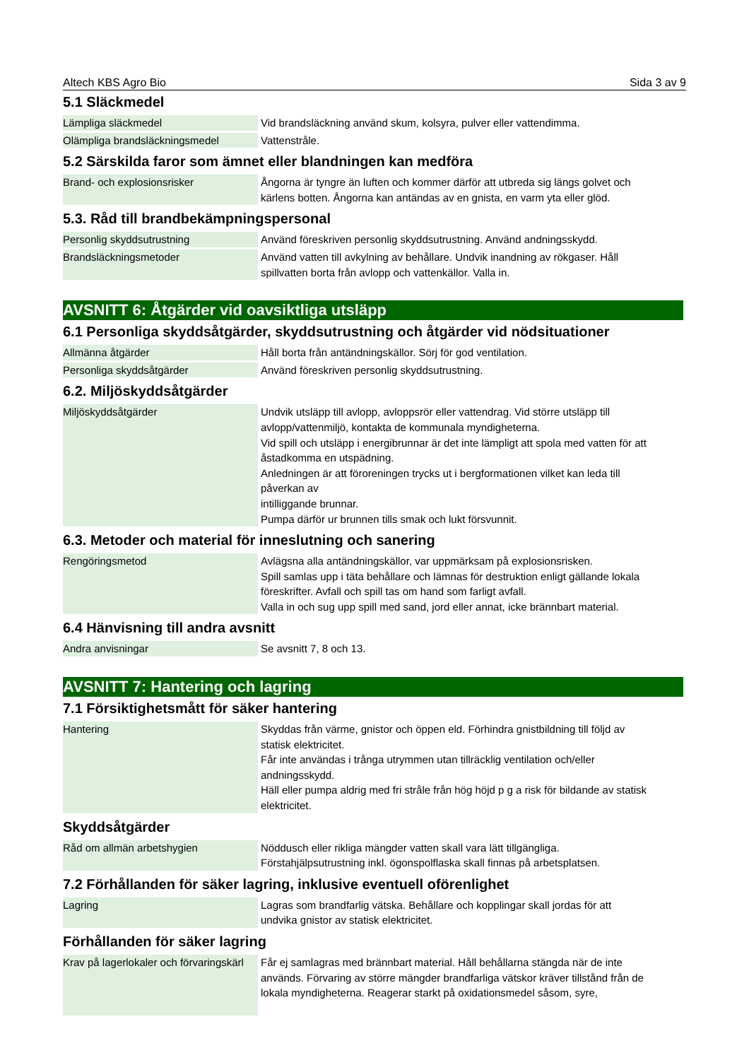Altech KBS Agro Bio Sida 3 av 9
5.1 Släckmedel
| Lämpliga släckmedel | Vid brandsläckning använd skum, kolsyra, pulver eller vattendimma. |
| Olämpliga brandsläckningsmedel | Vattenstråle. |
5.2 Särskilda faror som ämnet eller blandningen kan medföra
| Brand- och explosionsrisker | Ångorna är tyngre än luften och kommer därför att utbreda sig längs golvet och kärlens botten. Ångorna kan antändas av en gnista, en varm yta eller glöd. |
5.3. Råd till brandbekämpningspersonal
| Personlig skyddsutrustning | Använd föreskriven personlig skyddsutrustning. Använd andningsskydd. |
| Brandsläckningsmetoder | Använd vatten till avkylning av behållare. Undvik inandning av rökgaser. Håll spillvatten borta från avlopp och vattenkällor. Valla in. |
AVSNITT 6: Åtgärder vid oavsiktliga utsläpp
6.1 Personliga skyddsåtgärder, skyddsutrustning och åtgärder vid nödsituationer
| Allmänna åtgärder | Håll borta från antändningskällor. Sörj för god ventilation. |
| Personliga skyddsåtgärder | Använd föreskriven personlig skyddsutrustning. |
6.2. Miljöskyddsåtgärder
| Miljöskyddsåtgärder | Undvik utsläpp till avlopp, avloppsrör eller vattendrag. Vid större utsläpp till avlopp/vattenmiljö, kontakta de kommunala myndigheterna. Vid spill och utsläpp i energibrunnar är det inte lämpligt att spola med vatten för att åstadkomma en utspädning. Anledningen är att föroreningen trycks ut i bergformationen vilket kan leda till påverkan av intilliggande brunnar. Pumpa därför ur brunnen tills smak och lukt försvunnit. |
6.3. Metoder och material för inneslutning och sanering
| Rengöringsmetod | Avlägsna alla antändningskällor, var uppmärksam på explosionsrisken. Spill samlas upp i täta behållare och lämnas för destruktion enligt gällande lokala föreskrifter. Avfall och spill tas om hand som farligt avfall. Valla in och sug upp spill med sand, jord eller annat, icke brännbart material. |
6.4 Hänvisning till andra avsnitt
| Andra anvisningar | Se avsnitt 7, 8 och 13. |
AVSNITT 7: Hantering och lagring
7.1 Försiktighetsmått för säker hantering
| Hantering | Skyddas från värme, gnistor och öppen eld. Förhindra gnistbildning till följd av statisk elektricitet. Får inte användas i trånga utrymmen utan tillräcklig ventilation och/eller andningsskydd. Häll eller pumpa aldrig med fri stråle från hög höjd p g a risk för bildande av statisk elektricitet. |
Skyddsåtgärder
| Råd om allmän arbetshygien | Nöddusch eller rikliga mängder vatten skall vara lätt tillgängliga. Förstahjälpsutrustning inkl. ögonspolflaska skall finnas på arbetsplatsen. |
7.2 Förhållanden för säker lagring, inklusive eventuell oförenlighet
| Lagring | Lagras som brandfarlig vätska. Behållare och kopplingar skall jordas för att undvika gnistor av statisk elektricitet. |
Förhållanden för säker lagring
| Krav på lagerlokaler och förvaringskärl | Får ej samlagras med brännbart material. Håll behållarna stängda när de inte används. Förvaring av större mängder brandfarliga vätskor kräver tillstånd från de lokala myndigheterna. Reagerar starkt på oxidationsmedel såsom, syre, |